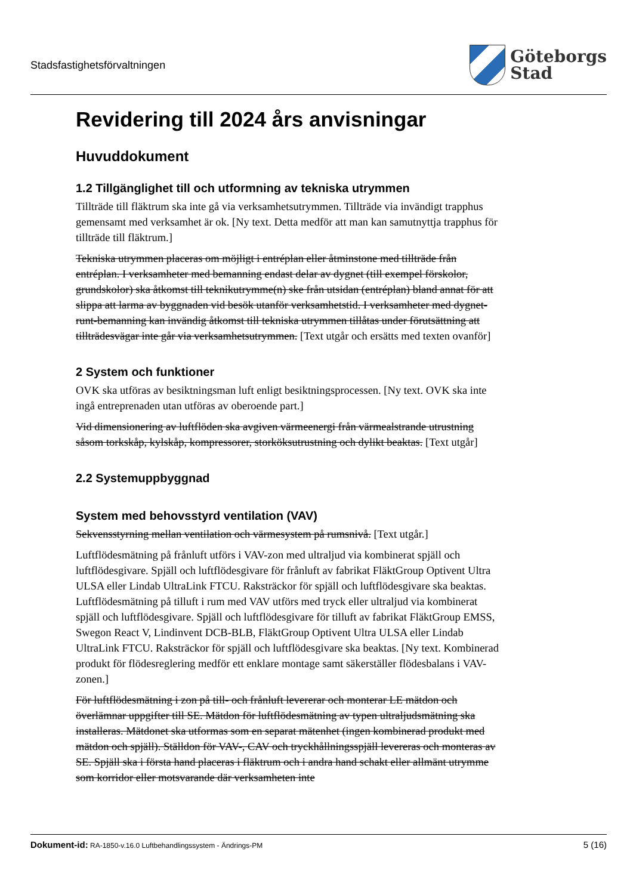Stadsfastighetsförvaltningen
Göteborgs
Stad
Revidering till 2024 års anvisningar
Huvuddokument
1.2 Tillgänglighet till och utformning av tekniska utrymmen
Tillträde till fläktrum ska inte gå via verksamhetsutrymmen. Tillträde via invändigt trapphus gemensamt med verksamhet är ok. [Ny text. Detta medför att man kan samutnyttja trapphus för tillträde till fläktrum.]
Tekniska utrymmen placeras om möjligt i entréplan eller åtminstone med tillträde från entréplan. I verksamheter med bemanning endast delar av dygnet (till exempel förskolor, grundskolor) ska åtkomst till teknikutrymme(n) ske från utsidan (entréplan) bland annat för att slippa att larma av byggnaden vid besök utanför verksamhetstid. I verksamheter med dygnet-runt-bemanning kan invändig åtkomst till tekniska utrymmen tillåtas under förutsättning att tillträdesvägar inte går via verksamhetsutrymmen. [Text utgår och ersätts med texten ovanför]
2 System och funktioner
OVK ska utföras av besiktningsman luft enligt besiktningsprocessen. [Ny text. OVK ska inte ingå entreprenaden utan utföras av oberoende part.]
Vid dimensionering av luftflöden ska avgiven värmeenergi från värmealstrande utrustning såsom torkskåp, kylskåp, kompressorer, storköksutrustning och dylikt beaktas. [Text utgår]
2.2 Systemuppbyggnad
System med behovsstyrd ventilation (VAV)
Sekvensstyrning mellan ventilation och värmesystem på rumsnivå. [Text utgår.]
Luftflödesmätning på frånluft utförs i VAV-zon med ultraljud via kombinerat spjäll och luftflödesgivare. Spjäll och luftflödesgivare för frånluft av fabrikat FläktGroup Optivent Ultra ULSA eller Lindab UltraLink FTCU. Raksträckor för spjäll och luftflödesgivare ska beaktas. Luftflödesmätning på tilluft i rum med VAV utförs med tryck eller ultraljud via kombinerat spjäll och luftflödesgivare. Spjäll och luftflödesgivare för tilluft av fabrikat FläktGroup EMSS, Swegon React V, Lindinvent DCB-BLB, FläktGroup Optivent Ultra ULSA eller Lindab UltraLink FTCU. Raksträckor för spjäll och luftflödesgivare ska beaktas. [Ny text. Kombinerad produkt för flödesreglering medför ett enklare montage samt säkerställer flödesbalans i VAV-zonen.]
För luftflödesmätning i zon på till- och frånluft levererar och monterar LE mätdon och överlämnar uppgifter till SE. Mätdon för luftflödesmätning av typen ultraljudsmätning ska installeras. Mätdonet ska utformas som en separat mätenhet (ingen kombinerad produkt med mätdon och spjäll). Ställdon för VAV-, CAV och tryckhållningsspjäll levereras och monteras av SE. Spjäll ska i första hand placeras i fläktrum och i andra hand schakt eller allmänt utrymme som korridor eller motsvarande där verksamheten inte
Dokument-id: RA-1850-v.16.0 Luftbehandlingssystem - Ändrings-PM
5 (16)